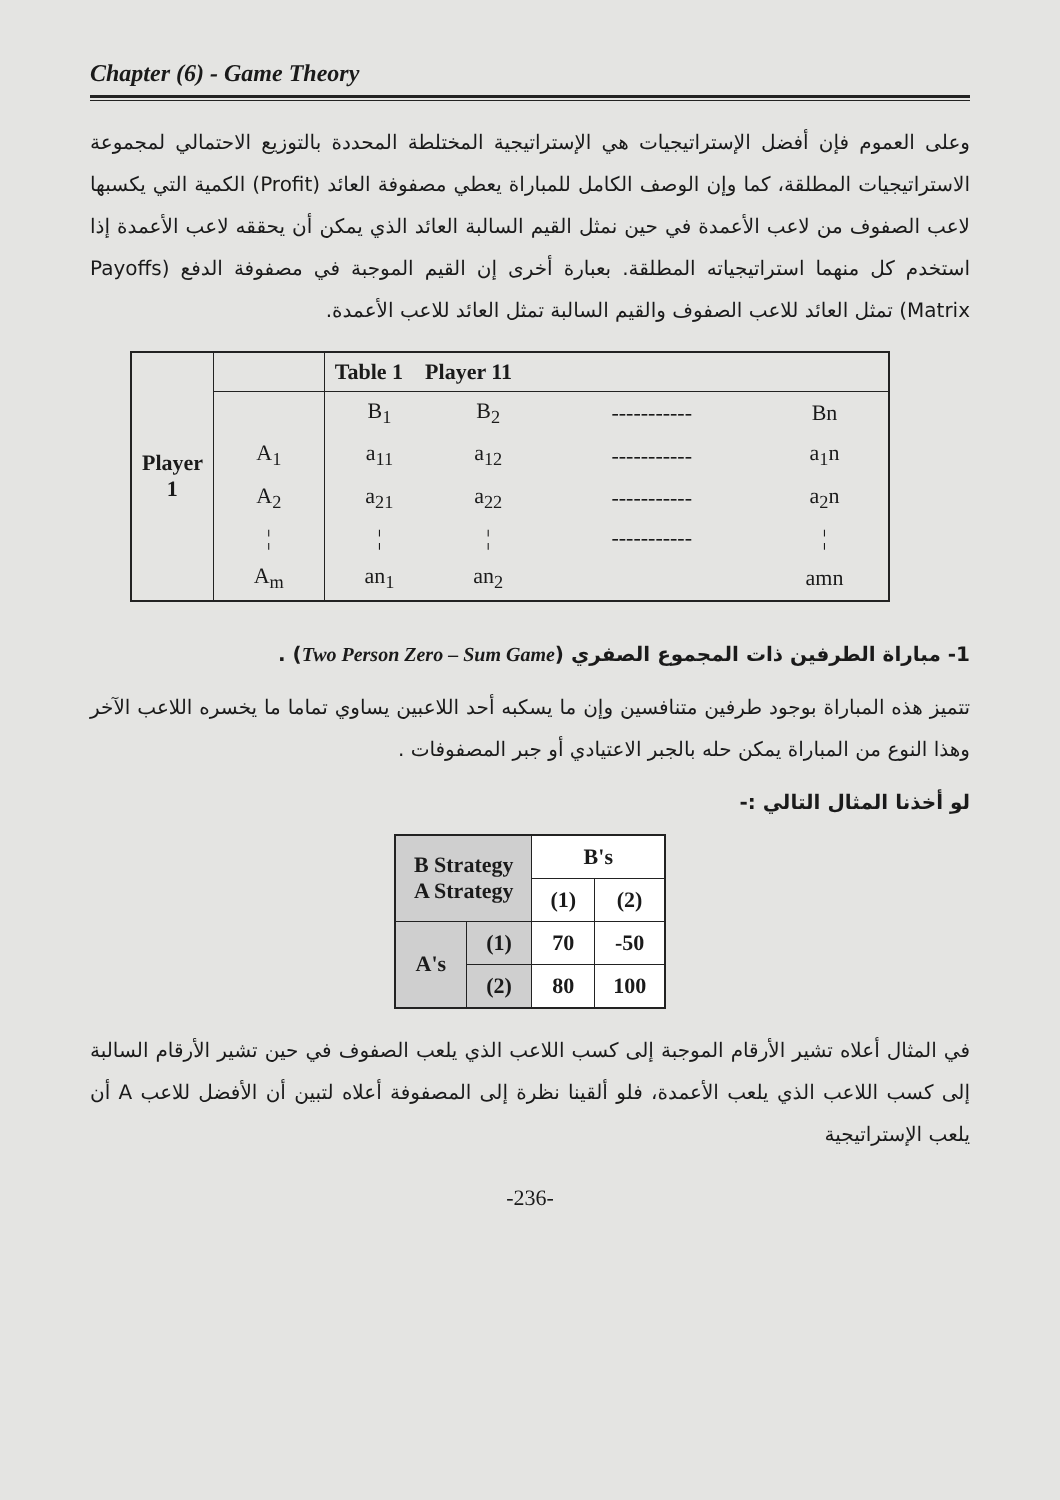Chapter (6) - Game Theory
وعلى العموم فإن أفضل الإستراتيجيات هي الإستراتيجية المختلطة المحددة بالتوزيع الاحتمالي لمجموعة الاستراتيجيات المطلقة، كما وإن الوصف الكامل للمباراة يعطي مصفوفة العائد (Profit) الكمية التي يكسبها لاعب الصفوف من لاعب الأعمدة في حين نمثل القيم السالبة العائد الذي يمكن أن يحققه لاعب الأعمدة إذا استخدم كل منهما استراتيجياته المطلقة. بعبارة أخرى إن القيم الموجبة في مصفوفة الدفع (Payoffs Matrix) تمثل العائد للاعب الصفوف والقيم السالبة تمثل العائد للاعب الأعمدة.
| Player 1 | | Table 1 Player 11 | | | |
| | | B<sub>1</sub> | B<sub>2</sub> | ----------- | Bn |
| | A<sub>1</sub> | a<sub>11</sub> | a<sub>12</sub> | ----------- | a<sub>1</sub>n |
| | A<sub>2</sub> | a<sub>21</sub> | a<sub>22</sub> | ----------- | a<sub>2</sub>n |
| | ¦ | ¦ | ¦ | ----------- | ¦ |
| | A<sub>m</sub> | an<sub>1</sub> | an<sub>2</sub> | | amn |
1- مباراة الطرفين ذات المجموع الصفري (Two Person Zero – Sum Game) .
تتميز هذه المباراة بوجود طرفين متنافسين وإن ما يسكبه أحد اللاعبين يساوي تماما ما يخسره اللاعب الآخر وهذا النوع من المباراة يمكن حله بالجبر الاعتيادي أو جبر المصفوفات .
لو أخذنا المثال التالي :-
| B Strategy A Strategy | | B's | |
| | | (1) | (2) |
| A's | (1) | 70 | -50 |
| | (2) | 80 | 100 |
في المثال أعلاه تشير الأرقام الموجبة إلى كسب اللاعب الذي يلعب الصفوف في حين تشير الأرقام السالبة إلى كسب اللاعب الذي يلعب الأعمدة، فلو ألقينا نظرة إلى المصفوفة أعلاه لتبين أن الأفضل للاعب A أن يلعب الإستراتيجية
-236-